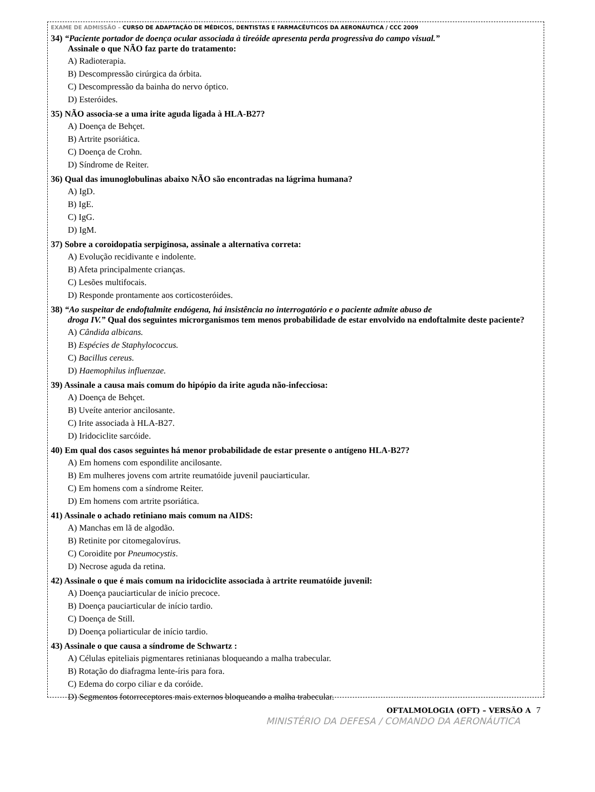EXAME DE ADMISSÃO – CURSO DE ADAPTAÇÃO DE MÉDICOS, DENTISTAS E FARMACÊUTICOS DA AERONÁUTICA / CCC 2009
34) “Paciente portador de doença ocular associada à tireóide apresenta perda progressiva do campo visual.”
Assinale o que NÃO faz parte do tratamento:
A) Radioterapia.
B) Descompressão cirúrgica da órbita.
C) Descompressão da bainha do nervo óptico.
D) Esteróides.
35) NÃO associa-se a uma irite aguda ligada à HLA-B27?
A) Doença de Behçet.
B) Artrite psoriática.
C) Doença de Crohn.
D) Síndrome de Reiter.
36) Qual das imunoglobulinas abaixo NÃO são encontradas na lágrima humana?
A) IgD.
B) IgE.
C) IgG.
D) IgM.
37) Sobre a coroidopatia serpiginosa, assinale a alternativa correta:
A) Evolução recidivante e indolente.
B) Afeta principalmente crianças.
C) Lesões multifocais.
D) Responde prontamente aos corticosteróides.
38) “Ao suspeitar de endoftalmite endógena, há insistência no interrogatório e o paciente admite abuso de
droga IV.” Qual dos seguintes microrganismos tem menos probabilidade de estar envolvido na endoftalmite deste paciente?
A) Cândida albicans.
B) Espécies de Staphylococcus.
C) Bacillus cereus.
D) Haemophilus influenzae.
39) Assinale a causa mais comum do hipópio da irite aguda não-infecciosa:
A) Doença de Behçet.
B) Uveíte anterior ancilosante.
C) Irite associada à HLA-B27.
D) Iridociclite sarcóide.
40) Em qual dos casos seguintes há menor probabilidade de estar presente o antígeno HLA-B27?
A) Em homens com espondilite ancilosante.
B) Em mulheres jovens com artrite reumatóide juvenil pauciarticular.
C) Em homens com a síndrome Reiter.
D) Em homens com artrite psoriática.
41) Assinale o achado retiniano mais comum na AIDS:
A) Manchas em lã de algodão.
B) Retinite por citomegalovírus.
C) Coroidite por Pneumocystis.
D) Necrose aguda da retina.
42) Assinale o que é mais comum na iridociclite associada à artrite reumatóide juvenil:
A) Doença pauciarticular de início precoce.
B) Doença pauciarticular de início tardio.
C) Doença de Still.
D) Doença poliarticular de início tardio.
43) Assinale o que causa a síndrome de Schwartz :
A) Células epiteliais pigmentares retinianas bloqueando a malha trabecular.
B) Rotação do diafragma lente-íris para fora.
C) Edema do corpo ciliar e da coróide.
D) Segmentos fotorreceptores mais externos bloqueando a malha trabecular.
OFTALMOLOGIA (OFT) – VERSÃO A 7
MINISTÉRIO DA DEFESA / COMANDO DA AERONÁUTICA